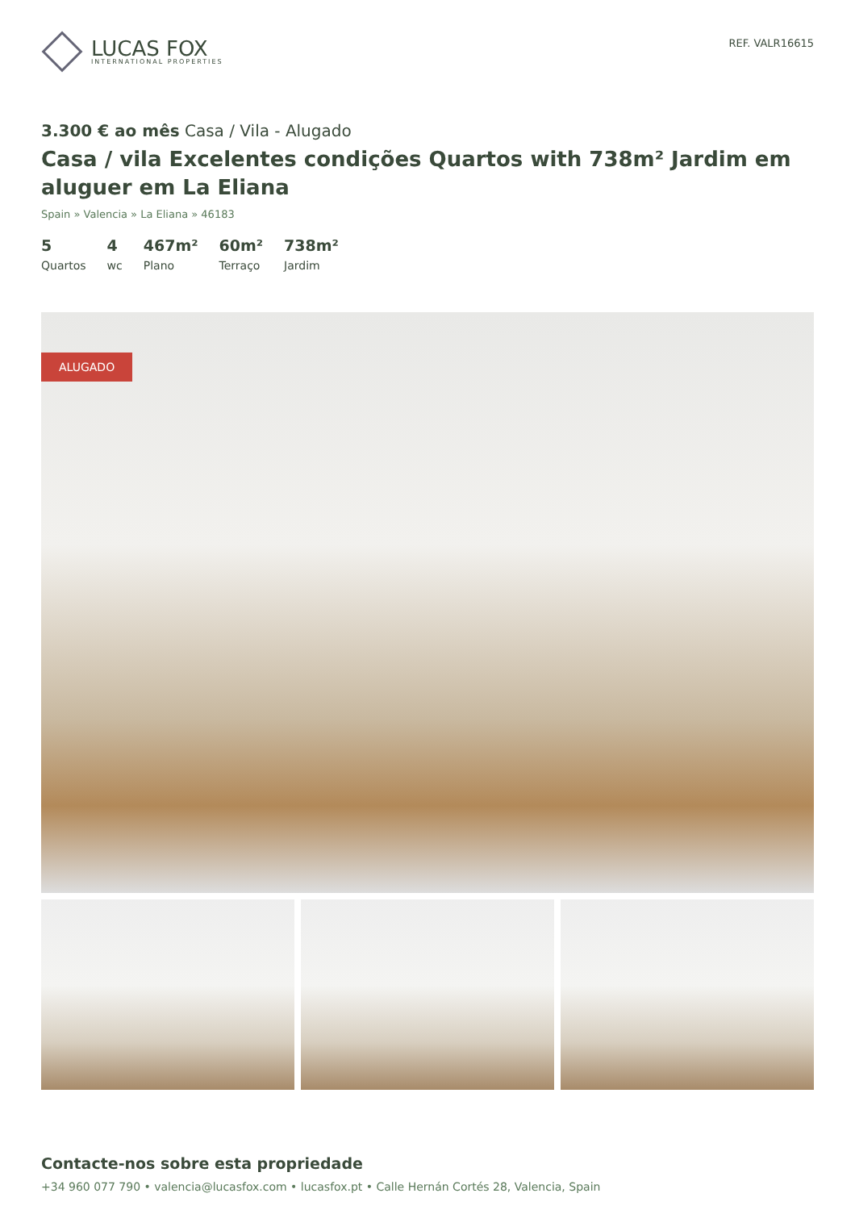LUCAS FOX
INTERNATIONAL PROPERTIES
REF. VALR16615
3.300 € ao mês Casa / Vila - Alugado
Casa / vila Excelentes condições Quartos with 738m² Jardim em aluguer em La Eliana
Spain » Valencia » La Eliana » 46183
5
Quartos
4
wc
467m²
Plano
60m²
Terraço
738m²
Jardim
ALUGADO
Contacte-nos sobre esta propriedade
+34 960 077 790 • valencia@lucasfox.com • lucasfox.pt • Calle Hernán Cortés 28, Valencia, Spain